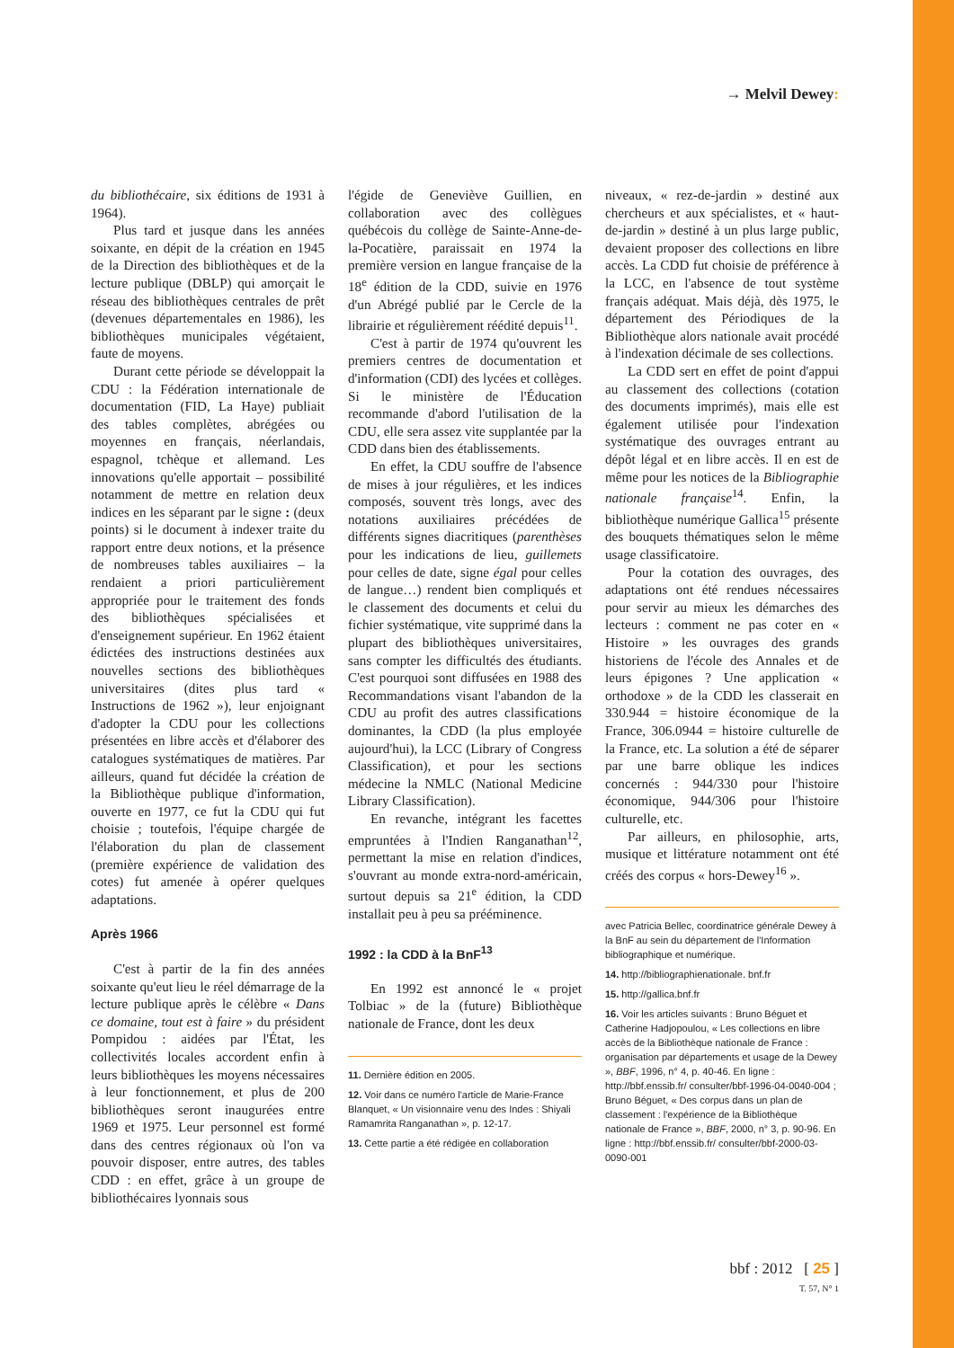→ Melvil Dewey:
du bibliothécaire, six éditions de 1931 à 1964).
Plus tard et jusque dans les années soixante, en dépit de la création en 1945 de la Direction des bibliothèques et de la lecture publique (DBLP) qui amorçait le réseau des bibliothèques centrales de prêt (devenues départementales en 1986), les bibliothèques municipales végétaient, faute de moyens.
Durant cette période se développait la CDU : la Fédération internationale de documentation (FID, La Haye) publiait des tables complètes, abrégées ou moyennes en français, néerlandais, espagnol, tchèque et allemand. Les innovations qu'elle apportait – possibilité notamment de mettre en relation deux indices en les séparant par le signe : (deux points) si le document à indexer traite du rapport entre deux notions, et la présence de nombreuses tables auxiliaires – la rendaient a priori particulièrement appropriée pour le traitement des fonds des bibliothèques spécialisées et d'enseignement supérieur. En 1962 étaient édictées des instructions destinées aux nouvelles sections des bibliothèques universitaires (dites plus tard « Instructions de 1962 »), leur enjoignant d'adopter la CDU pour les collections présentées en libre accès et d'élaborer des catalogues systématiques de matières. Par ailleurs, quand fut décidée la création de la Bibliothèque publique d'information, ouverte en 1977, ce fut la CDU qui fut choisie ; toutefois, l'équipe chargée de l'élaboration du plan de classement (première expérience de validation des cotes) fut amenée à opérer quelques adaptations.
Après 1966
C'est à partir de la fin des années soixante qu'eut lieu le réel démarrage de la lecture publique après le célèbre « Dans ce domaine, tout est à faire » du président Pompidou : aidées par l'État, les collectivités locales accordent enfin à leurs bibliothèques les moyens nécessaires à leur fonctionnement, et plus de 200 bibliothèques seront inaugurées entre 1969 et 1975. Leur personnel est formé dans des centres régionaux où l'on va pouvoir disposer, entre autres, des tables CDD : en effet, grâce à un groupe de bibliothécaires lyonnais sous
l'égide de Geneviève Guillien, en collaboration avec des collègues québécois du collège de Sainte-Anne-de-la-Pocatière, paraissait en 1974 la première version en langue française de la 18<sup>e</sup> édition de la CDD, suivie en 1976 d'un Abrégé publié par le Cercle de la librairie et régulièrement réédité depuis<sup>11</sup>.
C'est à partir de 1974 qu'ouvrent les premiers centres de documentation et d'information (CDI) des lycées et collèges. Si le ministère de l'Éducation recommande d'abord l'utilisation de la CDU, elle sera assez vite supplantée par la CDD dans bien des établissements.
En effet, la CDU souffre de l'absence de mises à jour régulières, et les indices composés, souvent très longs, avec des notations auxiliaires précédées de différents signes diacritiques (parenthèses pour les indications de lieu, guillemets pour celles de date, signe égal pour celles de langue…) rendent bien compliqués et le classement des documents et celui du fichier systématique, vite supprimé dans la plupart des bibliothèques universitaires, sans compter les difficultés des étudiants. C'est pourquoi sont diffusées en 1988 des Recommandations visant l'abandon de la CDU au profit des autres classifications dominantes, la CDD (la plus employée aujourd'hui), la LCC (Library of Congress Classification), et pour les sections médecine la NMLC (National Medicine Library Classification).
En revanche, intégrant les facettes empruntées à l'Indien Ranganathan<sup>12</sup>, permettant la mise en relation d'indices, s'ouvrant au monde extra-nord-américain, surtout depuis sa 21<sup>e</sup> édition, la CDD installait peu à peu sa prééminence.
1992 : la CDD à la BnF<sup>13</sup>
En 1992 est annoncé le « projet Tolbiac » de la (future) Bibliothèque nationale de France, dont les deux
11. Dernière édition en 2005.
12. Voir dans ce numéro l'article de Marie-France Blanquet, « Un visionnaire venu des Indes : Shiyali Ramamrita Ranganathan », p. 12-17.
13. Cette partie a été rédigée en collaboration
niveaux, « rez-de-jardin » destiné aux chercheurs et aux spécialistes, et « haut-de-jardin » destiné à un plus large public, devaient proposer des collections en libre accès. La CDD fut choisie de préférence à la LCC, en l'absence de tout système français adéquat. Mais déjà, dès 1975, le département des Périodiques de la Bibliothèque alors nationale avait procédé à l'indexation décimale de ses collections.
La CDD sert en effet de point d'appui au classement des collections (cotation des documents imprimés), mais elle est également utilisée pour l'indexation systématique des ouvrages entrant au dépôt légal et en libre accès. Il en est de même pour les notices de la Bibliographie nationale française<sup>14</sup>. Enfin, la bibliothèque numérique Gallica<sup>15</sup> présente des bouquets thématiques selon le même usage classificatoire.
Pour la cotation des ouvrages, des adaptations ont été rendues nécessaires pour servir au mieux les démarches des lecteurs : comment ne pas coter en « Histoire » les ouvrages des grands historiens de l'école des Annales et de leurs épigones ? Une application « orthodoxe » de la CDD les classerait en 330.944 = histoire économique de la France, 306.0944 = histoire culturelle de la France, etc. La solution a été de séparer par une barre oblique les indices concernés : 944/330 pour l'histoire économique, 944/306 pour l'histoire culturelle, etc.
Par ailleurs, en philosophie, arts, musique et littérature notamment ont été créés des corpus « hors-Dewey<sup>16</sup> ».
avec Patricia Bellec, coordinatrice générale Dewey à la BnF au sein du département de l'Information bibliographique et numérique.
14. http://bibliographienationale. bnf.fr
15. http://gallica.bnf.fr
16. Voir les articles suivants : Bruno Béguet et Catherine Hadjopoulou, « Les collections en libre accès de la Bibliothèque nationale de France : organisation par départements et usage de la Dewey », BBF, 1996, n° 4, p. 40-46. En ligne : http://bbf.enssib.fr/ consulter/bbf-1996-04-0040-004 ; Bruno Béguet, « Des corpus dans un plan de classement : l'expérience de la Bibliothèque nationale de France », BBF, 2000, n° 3, p. 90-96. En ligne : http://bbf.enssib.fr/ consulter/bbf-2000-03-0090-001
bbf : 2012 [ 25 ]
T. 57, N° 1